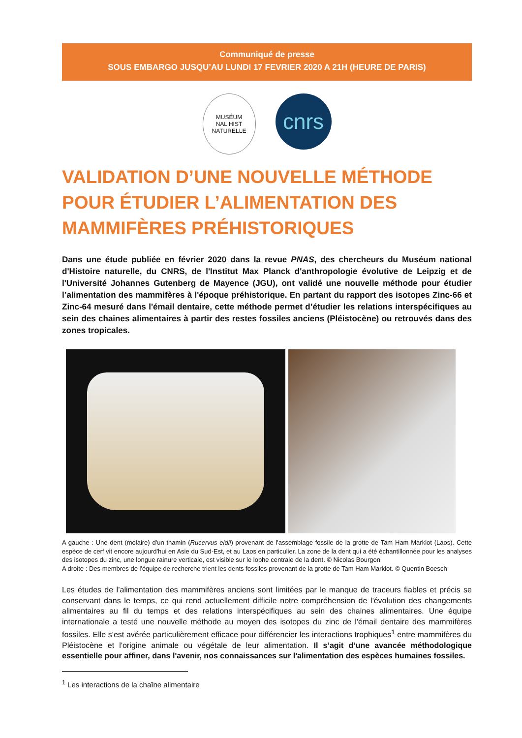Communiqué de presse
SOUS EMBARGO JUSQU’AU LUNDI 17 FEVRIER 2020 A 21H (HEURE DE PARIS)
MUSÉUM
NAL HIST
NATURELLE
cnrs
VALIDATION D’UNE NOUVELLE MÉTHODE POUR ÉTUDIER L’ALIMENTATION DES MAMMIFÈRES PRÉHISTORIQUES
Dans une étude publiée en février 2020 dans la revue PNAS, des chercheurs du Muséum national d'Histoire naturelle, du CNRS, de l'Institut Max Planck d'anthropologie évolutive de Leipzig et de l'Université Johannes Gutenberg de Mayence (JGU), ont validé une nouvelle méthode pour étudier l’alimentation des mammifères à l'époque préhistorique. En partant du rapport des isotopes Zinc-66 et Zinc-64 mesuré dans l'émail dentaire, cette méthode permet d’étudier les relations interspécifiques au sein des chaines alimentaires à partir des restes fossiles anciens (Pléistocène) ou retrouvés dans des zones tropicales.
A gauche : Une dent (molaire) d'un thamin (Rucervus eldii) provenant de l'assemblage fossile de la grotte de Tam Ham Marklot (Laos). Cette espèce de cerf vit encore aujourd'hui en Asie du Sud-Est, et au Laos en particulier. La zone de la dent qui a été échantillonnée pour les analyses des isotopes du zinc, une longue rainure verticale, est visible sur le lophe centrale de la dent. © Nicolas Bourgon
A droite : Des membres de l'équipe de recherche trient les dents fossiles provenant de la grotte de Tam Ham Marklot. © Quentin Boesch
Les études de l’alimentation des mammifères anciens sont limitées par le manque de traceurs fiables et précis se conservant dans le temps, ce qui rend actuellement difficile notre compréhension de l'évolution des changements alimentaires au fil du temps et des relations interspécifiques au sein des chaines alimentaires. Une équipe internationale a testé une nouvelle méthode au moyen des isotopes du zinc de l'émail dentaire des mammifères fossiles. Elle s'est avérée particulièrement efficace pour différencier les interactions trophiques<sup>1</sup> entre mammifères du Pléistocène et l'origine animale ou végétale de leur alimentation. Il s’agit d’une avancée méthodologique essentielle pour affiner, dans l'avenir, nos connaissances sur l'alimentation des espèces humaines fossiles.
<sup>1</sup> Les interactions de la chaîne alimentaire